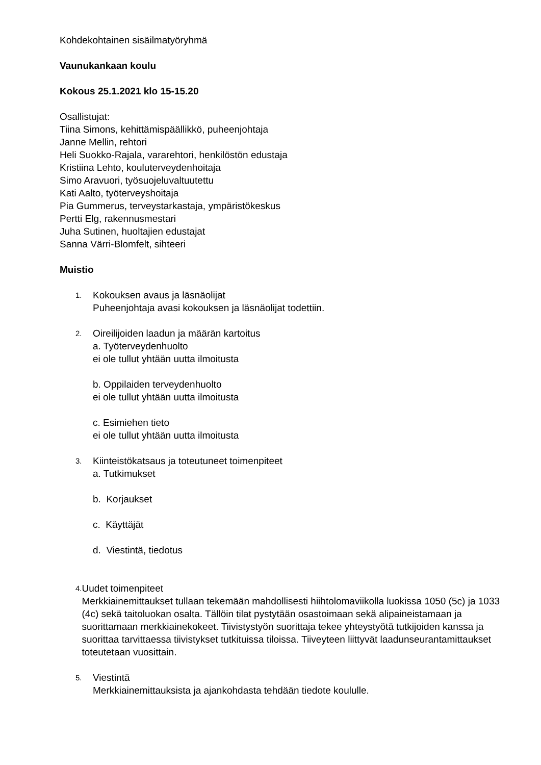Kohdekohtainen sisäilmatyöryhmä
Vaunukankaan koulu
Kokous 25.1.2021 klo 15-15.20
Osallistujat:
Tiina Simons, kehittämispäällikkö, puheenjohtaja
Janne Mellin, rehtori
Heli Suokko-Rajala, vararehtori, henkilöstön edustaja
Kristiina Lehto, kouluterveydenhoitaja
Simo Aravuori, työsuojeluvaltuutettu
Kati Aalto, työterveyshoitaja
Pia Gummerus, terveystarkastaja, ympäristökeskus
Pertti Elg, rakennusmestari
Juha Sutinen, huoltajien edustajat
Sanna Värri-Blomfelt, sihteeri
Muistio
1.
Kokouksen avaus ja läsnäolijat
Puheenjohtaja avasi kokouksen ja läsnäolijat todettiin.
2.
Oireilijoiden laadun ja määrän kartoitus
a. Työterveydenhuolto
ei ole tullut yhtään uutta ilmoitusta
b. Oppilaiden terveydenhuolto
ei ole tullut yhtään uutta ilmoitusta
c. Esimiehen tieto
ei ole tullut yhtään uutta ilmoitusta
3.
Kiinteistökatsaus ja toteutuneet toimenpiteet
a. Tutkimukset
b. Korjaukset
c. Käyttäjät
d. Viestintä, tiedotus
4.
Uudet toimenpiteet
Merkkiainemittaukset tullaan tekemään mahdollisesti hiihtolomaviikolla luokissa 1050 (5c) ja 1033 (4c) sekä taitoluokan osalta. Tällöin tilat pystytään osastoimaan sekä alipaineistamaan ja suorittamaan merkkiainekokeet. Tiivistystyön suorittaja tekee yhteystyötä tutkijoiden kanssa ja suorittaa tarvittaessa tiivistykset tutkituissa tiloissa. Tiiveyteen liittyvät laadunseurantamittaukset toteutetaan vuosittain.
5.
Viestintä
Merkkiainemittauksista ja ajankohdasta tehdään tiedote koululle.